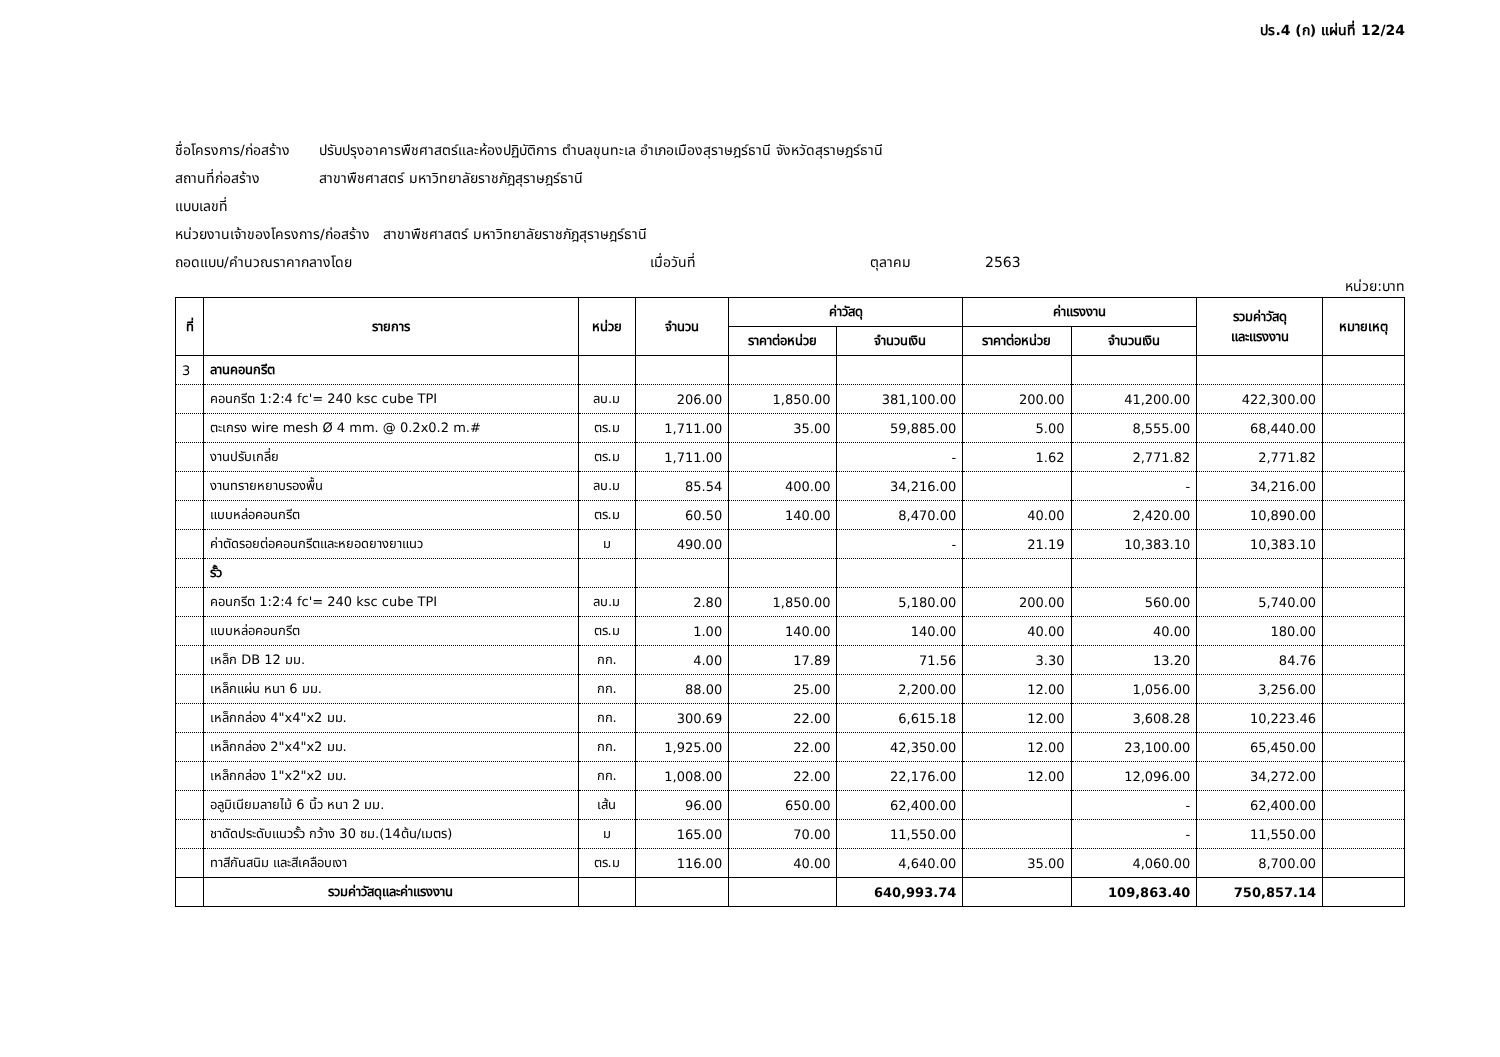ปร.4 (ก) แผ่นที่ 12/24
ชื่อโครงการ/ก่อสร้าง ปรับปรุงอาคารพืชศาสตร์และห้องปฏิบัติการ ตำบลขุนทะเล อำเภอเมืองสุราษฎร์ธานี จังหวัดสุราษฎร์ธานี
สถานที่ก่อสร้าง สาขาพืชศาสตร์ มหาวิทยาลัยราชภัฎสุราษฎร์ธานี
แบบเลขที่
หน่วยงานเจ้าของโครงการ/ก่อสร้าง สาขาพืชศาสตร์ มหาวิทยาลัยราชภัฎสุราษฎร์ธานี
ถอดแบบ/คำนวณราคากลางโดย เมื่อวันที่ ตุลาคม 2563
หน่วย:บาท
| ที่ | รายการ | หน่วย | จำนวน | ค่าวัสดุ | | ค่าแรงงาน | | รวมค่าวัสดุ และแรงงาน | หมายเหตุ |
| --- | --- | --- | --- | --- | --- | --- | --- | --- | --- |
| | | | | ราคาต่อหน่วย | จำนวนเงิน | ราคาต่อหน่วย | จำนวนเงิน | | |
| 3 | ลานคอนกรีต | | | | | | | | |
| | คอนกรีต 1:2:4 fc'= 240 ksc cube TPI | ลบ.ม | 206.00 | 1,850.00 | 381,100.00 | 200.00 | 41,200.00 | 422,300.00 | |
| | ตะเกรง wire mesh Ø 4 mm. @ 0.2x0.2 m.# | ตร.ม | 1,711.00 | 35.00 | 59,885.00 | 5.00 | 8,555.00 | 68,440.00 | |
| | งานปรับเกลี่ย | ตร.ม | 1,711.00 | | - | 1.62 | 2,771.82 | 2,771.82 | |
| | งานทรายหยาบรองพื้น | ลบ.ม | 85.54 | 400.00 | 34,216.00 | | - | 34,216.00 | |
| | แบบหล่อคอนกรีต | ตร.ม | 60.50 | 140.00 | 8,470.00 | 40.00 | 2,420.00 | 10,890.00 | |
| | ค่าตัดรอยต่อคอนกรีตและหยอดยางยาแนว | ม | 490.00 | | - | 21.19 | 10,383.10 | 10,383.10 | |
| | รั้ว | | | | | | | | |
| | คอนกรีต 1:2:4 fc'= 240 ksc cube TPI | ลบ.ม | 2.80 | 1,850.00 | 5,180.00 | 200.00 | 560.00 | 5,740.00 | |
| | แบบหล่อคอนกรีต | ตร.ม | 1.00 | 140.00 | 140.00 | 40.00 | 40.00 | 180.00 | |
| | เหล็ก DB 12 มม. | กก. | 4.00 | 17.89 | 71.56 | 3.30 | 13.20 | 84.76 | |
| | เหล็กแผ่น หนา 6 มม. | กก. | 88.00 | 25.00 | 2,200.00 | 12.00 | 1,056.00 | 3,256.00 | |
| | เหล็กกล่อง 4"x4"x2 มม. | กก. | 300.69 | 22.00 | 6,615.18 | 12.00 | 3,608.28 | 10,223.46 | |
| | เหล็กกล่อง 2"x4"x2 มม. | กก. | 1,925.00 | 22.00 | 42,350.00 | 12.00 | 23,100.00 | 65,450.00 | |
| | เหล็กกล่อง 1"x2"x2 มม. | กก. | 1,008.00 | 22.00 | 22,176.00 | 12.00 | 12,096.00 | 34,272.00 | |
| | อลูมิเนียมลายไม้ 6 นิ้ว หนา 2 มม. | เส้น | 96.00 | 650.00 | 62,400.00 | | - | 62,400.00 | |
| | ชาดัดประดับแนวรั้ว กว้าง 30 ซม.(14ต้น/เมตร) | ม | 165.00 | 70.00 | 11,550.00 | | - | 11,550.00 | |
| | ทาสีกันสนิม และสีเคลือบเงา | ตร.ม | 116.00 | 40.00 | 4,640.00 | 35.00 | 4,060.00 | 8,700.00 | |
| | รวมค่าวัสดุและค่าแรงงาน | | | | 640,993.74 | | 109,863.40 | 750,857.14 | |